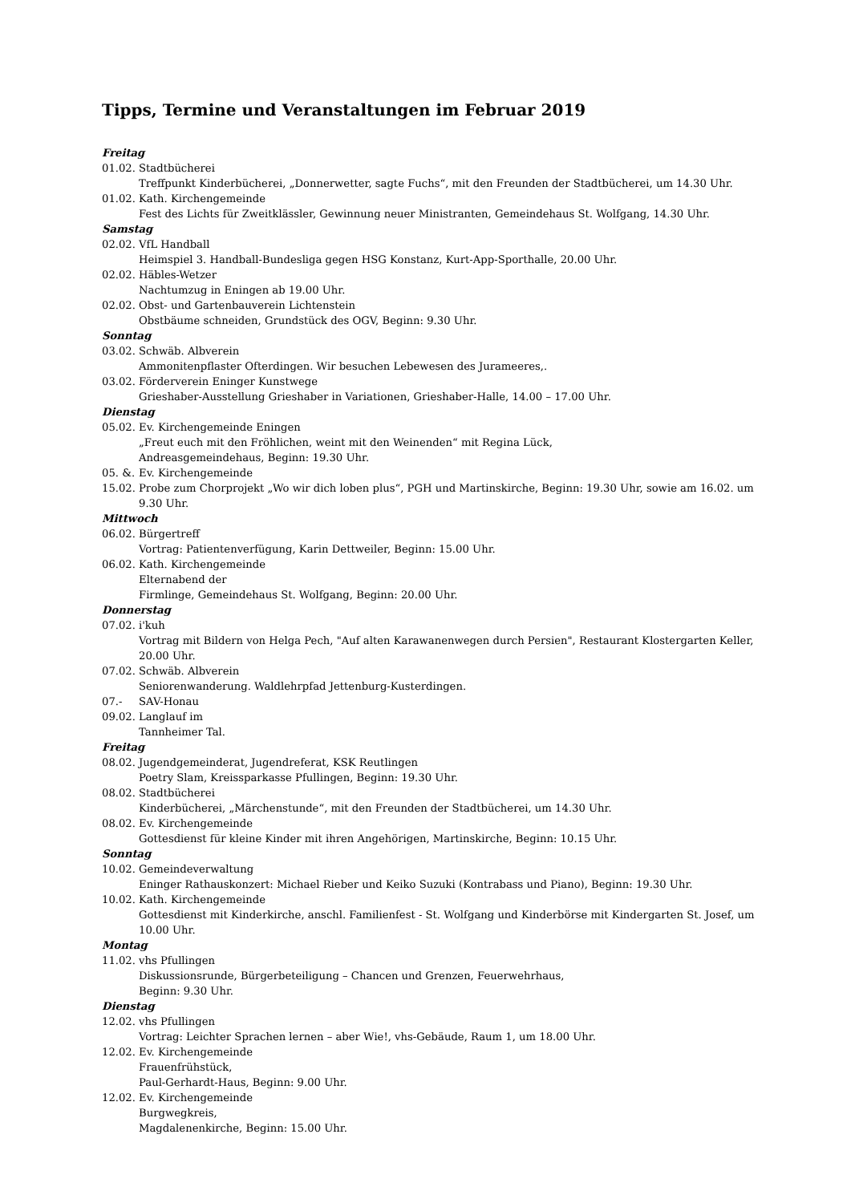Tipps, Termine und Veranstaltungen im Februar 2019
Freitag
01.02. Stadtbücherei
Treffpunkt Kinderbücherei, „Donnerwetter, sagte Fuchs“, mit den Freunden der Stadtbücherei, um 14.30 Uhr.
01.02. Kath. Kirchengemeinde
Fest des Lichts für Zweitklässler, Gewinnung neuer Ministranten, Gemeindehaus St. Wolfgang, 14.30 Uhr.
Samstag
02.02. VfL Handball
Heimspiel 3. Handball-Bundesliga gegen HSG Konstanz, Kurt-App-Sporthalle, 20.00 Uhr.
02.02. Häbles-Wetzer
Nachtumzug in Eningen ab 19.00 Uhr.
02.02. Obst- und Gartenbauverein Lichtenstein
Obstbäume schneiden, Grundstück des OGV, Beginn: 9.30 Uhr.
Sonntag
03.02. Schwäb. Albverein
Ammonitenpflaster Ofterdingen. Wir besuchen Lebewesen des Jurameeres,.
03.02. Förderverein Eninger Kunstwege
Grieshaber-Ausstellung Grieshaber in Variationen, Grieshaber-Halle, 14.00 – 17.00 Uhr.
Dienstag
05.02. Ev. Kirchengemeinde Eningen
„Freut euch mit den Fröhlichen, weint mit den Weinenden“ mit Regina Lück,
Andreasgemeindehaus, Beginn: 19.30 Uhr.
05. &. Ev. Kirchengemeinde
15.02. Probe zum Chorprojekt „Wo wir dich loben plus“, PGH und Martinskirche, Beginn: 19.30 Uhr, sowie am 16.02. um 9.30 Uhr.
Mittwoch
06.02. Bürgertreff
Vortrag: Patientenverfügung, Karin Dettweiler, Beginn: 15.00 Uhr.
06.02. Kath. Kirchengemeinde
Elternabend der
Firmlinge, Gemeindehaus St. Wolfgang, Beginn: 20.00 Uhr.
Donnerstag
07.02. i'kuh
Vortrag mit Bildern von Helga Pech, "Auf alten Karawanenwegen durch Persien", Restaurant Klostergarten Keller, 20.00 Uhr.
07.02. Schwäb. Albverein
Seniorenwanderung. Waldlehrpfad Jettenburg-Kusterdingen.
07.- SAV-Honau
09.02. Langlauf im
Tannheimer Tal.
Freitag
08.02. Jugendgemeinderat, Jugendreferat, KSK Reutlingen
Poetry Slam, Kreissparkasse Pfullingen, Beginn: 19.30 Uhr.
08.02. Stadtbücherei
Kinderbücherei, „Märchenstunde“, mit den Freunden der Stadtbücherei, um 14.30 Uhr.
08.02. Ev. Kirchengemeinde
Gottesdienst für kleine Kinder mit ihren Angehörigen, Martinskirche, Beginn: 10.15 Uhr.
Sonntag
10.02. Gemeindeverwaltung
Eninger Rathauskonzert: Michael Rieber und Keiko Suzuki (Kontrabass und Piano), Beginn: 19.30 Uhr.
10.02. Kath. Kirchengemeinde
Gottesdienst mit Kinderkirche, anschl. Familienfest - St. Wolfgang und Kinderbörse mit Kindergarten St. Josef, um 10.00 Uhr.
Montag
11.02. vhs Pfullingen
Diskussionsrunde, Bürgerbeteiligung – Chancen und Grenzen, Feuerwehrhaus,
Beginn: 9.30 Uhr.
Dienstag
12.02. vhs Pfullingen
Vortrag: Leichter Sprachen lernen – aber Wie!, vhs-Gebäude, Raum 1, um 18.00 Uhr.
12.02. Ev. Kirchengemeinde
Frauenfrühstück,
Paul-Gerhardt-Haus, Beginn: 9.00 Uhr.
12.02. Ev. Kirchengemeinde
Burgwegkreis,
Magdalenenkirche, Beginn: 15.00 Uhr.